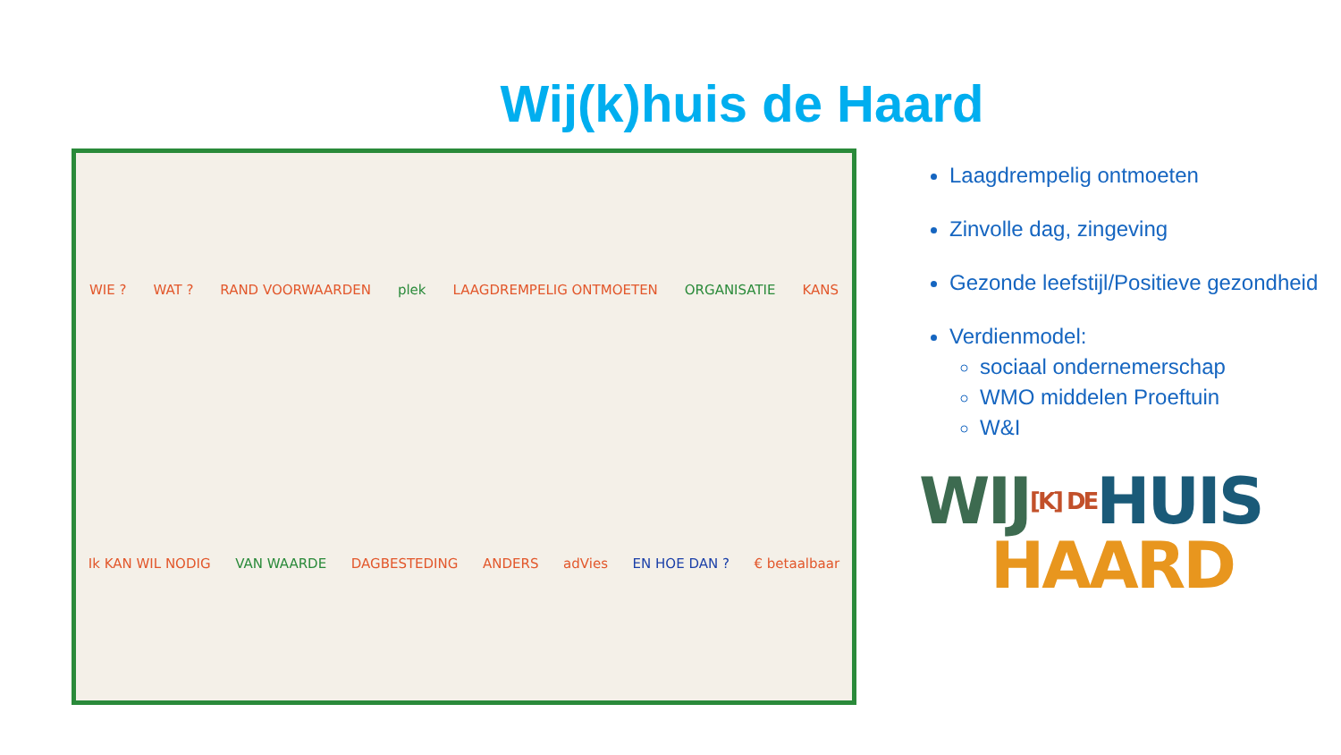Wij(k)huis de Haard
WIE ? WAT ? RAND VOORWAARDEN plek LAAGDREMPELIG ONTMOETEN ORGANISATIE KANS Ik KAN WIL NODIG VAN WAARDE DAGBESTEDING ANDERS adVies EN HOE DAN ? € betaalbaar
Laagdrempelig ontmoeten
Zinvolle dag, zingeving
Gezonde leefstijl/Positieve gezondheid
Verdienmodel:
sociaal ondernemerschap
WMO middelen Proeftuin
W&I
WIJ[K] DE HUIS
HAARD